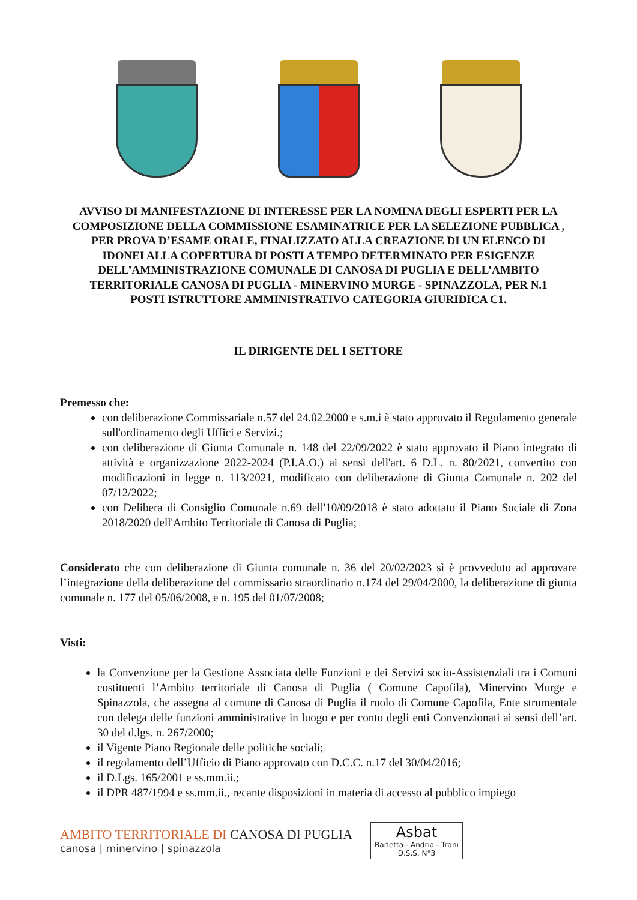AVVISO DI MANIFESTAZIONE DI INTERESSE PER LA NOMINA DEGLI ESPERTI PER LA COMPOSIZIONE DELLA COMMISSIONE ESAMINATRICE PER LA SELEZIONE PUBBLICA , PER PROVA D’ESAME ORALE, FINALIZZATO ALLA CREAZIONE DI UN ELENCO DI IDONEI ALLA COPERTURA DI POSTI A TEMPO DETERMINATO PER ESIGENZE DELL’AMMINISTRAZIONE COMUNALE DI CANOSA DI PUGLIA E DELL’AMBITO TERRITORIALE CANOSA DI PUGLIA - MINERVINO MURGE - SPINAZZOLA, PER N.1 POSTI ISTRUTTORE AMMINISTRATIVO CATEGORIA GIURIDICA C1.
IL DIRIGENTE DEL I SETTORE
Premesso che:
con deliberazione Commissariale n.57 del 24.02.2000 e s.m.i è stato approvato il Regolamento generale sull'ordinamento degli Uffici e Servizi.;
con deliberazione di Giunta Comunale n. 148 del 22/09/2022 è stato approvato il Piano integrato di attività e organizzazione 2022-2024 (P.I.A.O.) ai sensi dell'art. 6 D.L. n. 80/2021, convertito con modificazioni in legge n. 113/2021, modificato con deliberazione di Giunta Comunale n. 202 del 07/12/2022;
con Delibera di Consiglio Comunale n.69 dell'10/09/2018 è stato adottato il Piano Sociale di Zona 2018/2020 dell'Ambito Territoriale di Canosa di Puglia;
Considerato che con deliberazione di Giunta comunale n. 36 del 20/02/2023 sì è provveduto ad approvare l’integrazione della deliberazione del commissario straordinario n.174 del 29/04/2000, la deliberazione di giunta comunale n. 177 del 05/06/2008, e n. 195 del 01/07/2008;
Visti:
la Convenzione per la Gestione Associata delle Funzioni e dei Servizi socio-Assistenziali tra i Comuni costituenti l’Ambito territoriale di Canosa di Puglia ( Comune Capofila), Minervino Murge e Spinazzola, che assegna al comune di Canosa di Puglia il ruolo di Comune Capofila, Ente strumentale con delega delle funzioni amministrative in luogo e per conto degli enti Convenzionati ai sensi dell’art. 30 del d.lgs. n. 267/2000;
il Vigente Piano Regionale delle politiche sociali;
il regolamento dell’Ufficio di Piano approvato con D.C.C. n.17 del 30/04/2016;
il D.Lgs. 165/2001 e ss.mm.ii.;
il DPR 487/1994 e ss.mm.ii., recante disposizioni in materia di accesso al pubblico impiego
AMBITO TERRITORIALE DI CANOSA DI PUGLIA
canosa | minervino | spinazzola
Asbat
Barletta - Andria - Trani
D.S.S. N°3